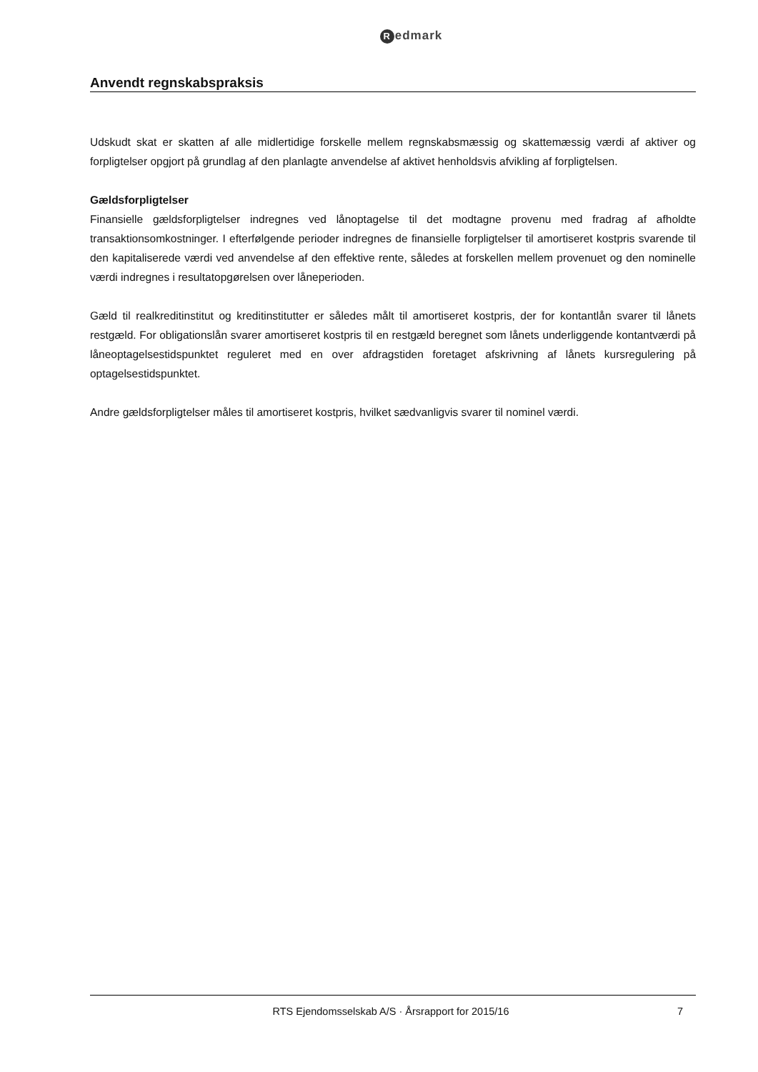Redmark
Anvendt regnskabspraksis
Udskudt skat er skatten af alle midlertidige forskelle mellem regnskabsmæssig og skattemæssig værdi af aktiver og forpligtelser opgjort på grundlag af den planlagte anvendelse af aktivet henholdsvis afvikling af forpligtelsen.
Gældsforpligtelser
Finansielle gældsforpligtelser indregnes ved lånoptagelse til det modtagne provenu med fradrag af afholdte transaktionsomkostninger. I efterfølgende perioder indregnes de finansielle forpligtelser til amortiseret kostpris svarende til den kapitaliserede værdi ved anvendelse af den effektive rente, således at forskellen mellem provenuet og den nominelle værdi indregnes i resultatopgørelsen over låneperioden.
Gæld til realkreditinstitut og kreditinstitutter er således målt til amortiseret kostpris, der for kontantlån svarer til lånets restgæld. For obligationslån svarer amortiseret kostpris til en restgæld beregnet som lånets underliggende kontantværdi på låneoptagelsestidspunktet reguleret med en over afdragstiden foretaget afskrivning af lånets kursregulering på optagelsestidspunktet.
Andre gældsforpligtelser måles til amortiseret kostpris, hvilket sædvanligvis svarer til nominel værdi.
RTS Ejendomsselskab A/S · Årsrapport for 2015/16 7